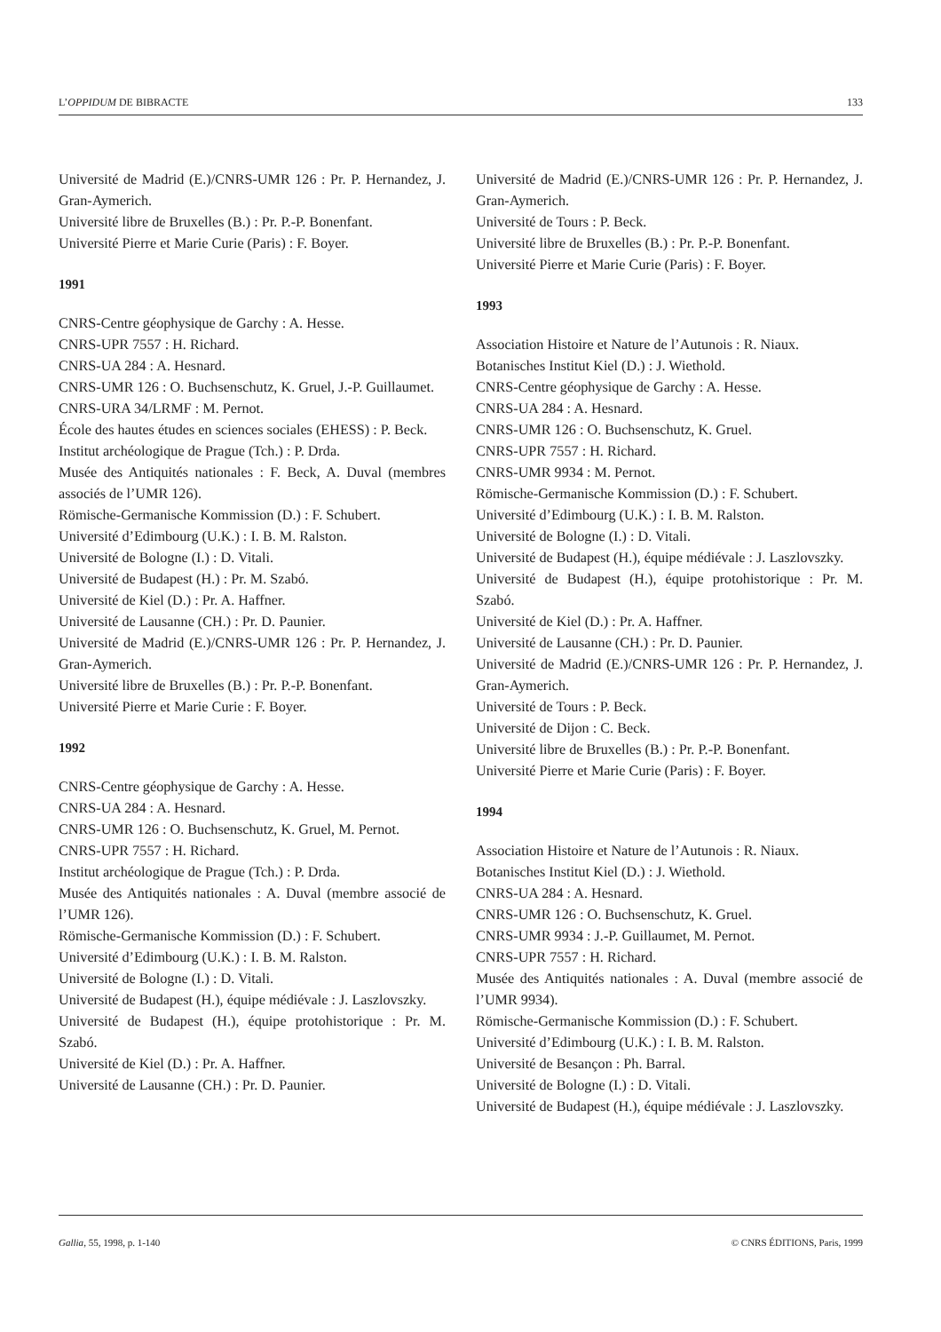L’OPPIDUM DE BIBRACTE 133
Université de Madrid (E.)/CNRS-UMR 126 : Pr. P. Hernandez, J. Gran-Aymerich.
Université libre de Bruxelles (B.) : Pr. P.-P. Bonenfant.
Université Pierre et Marie Curie (Paris) : F. Boyer.
1991
CNRS-Centre géophysique de Garchy : A. Hesse.
CNRS-UPR 7557 : H. Richard.
CNRS-UA 284 : A. Hesnard.
CNRS-UMR 126 : O. Buchsenschutz, K. Gruel, J.-P. Guillaumet.
CNRS-URA 34/LRMF : M. Pernot.
École des hautes études en sciences sociales (EHESS) : P. Beck.
Institut archéologique de Prague (Tch.) : P. Drda.
Musée des Antiquités nationales : F. Beck, A. Duval (membres associés de l’UMR 126).
Römische-Germanische Kommission (D.) : F. Schubert.
Université d’Edimbourg (U.K.) : I. B. M. Ralston.
Université de Bologne (I.) : D. Vitali.
Université de Budapest (H.) : Pr. M. Szabó.
Université de Kiel (D.) : Pr. A. Haffner.
Université de Lausanne (CH.) : Pr. D. Paunier.
Université de Madrid (E.)/CNRS-UMR 126 : Pr. P. Hernandez, J. Gran-Aymerich.
Université libre de Bruxelles (B.) : Pr. P.-P. Bonenfant.
Université Pierre et Marie Curie : F. Boyer.
1992
CNRS-Centre géophysique de Garchy : A. Hesse.
CNRS-UA 284 : A. Hesnard.
CNRS-UMR 126 : O. Buchsenschutz, K. Gruel, M. Pernot.
CNRS-UPR 7557 : H. Richard.
Institut archéologique de Prague (Tch.) : P. Drda.
Musée des Antiquités nationales : A. Duval (membre associé de l’UMR 126).
Römische-Germanische Kommission (D.) : F. Schubert.
Université d’Edimbourg (U.K.) : I. B. M. Ralston.
Université de Bologne (I.) : D. Vitali.
Université de Budapest (H.), équipe médiévale : J. Laszlovszky.
Université de Budapest (H.), équipe protohistorique : Pr. M. Szabó.
Université de Kiel (D.) : Pr. A. Haffner.
Université de Lausanne (CH.) : Pr. D. Paunier.
Université de Madrid (E.)/CNRS-UMR 126 : Pr. P. Hernandez, J. Gran-Aymerich.
Université de Tours : P. Beck.
Université libre de Bruxelles (B.) : Pr. P.-P. Bonenfant.
Université Pierre et Marie Curie (Paris) : F. Boyer.
1993
Association Histoire et Nature de l’Autunois : R. Niaux.
Botanisches Institut Kiel (D.) : J. Wiethold.
CNRS-Centre géophysique de Garchy : A. Hesse.
CNRS-UA 284 : A. Hesnard.
CNRS-UMR 126 : O. Buchsenschutz, K. Gruel.
CNRS-UPR 7557 : H. Richard.
CNRS-UMR 9934 : M. Pernot.
Römische-Germanische Kommission (D.) : F. Schubert.
Université d’Edimbourg (U.K.) : I. B. M. Ralston.
Université de Bologne (I.) : D. Vitali.
Université de Budapest (H.), équipe médiévale : J. Laszlovszky.
Université de Budapest (H.), équipe protohistorique : Pr. M. Szabó.
Université de Kiel (D.) : Pr. A. Haffner.
Université de Lausanne (CH.) : Pr. D. Paunier.
Université de Madrid (E.)/CNRS-UMR 126 : Pr. P. Hernandez, J. Gran-Aymerich.
Université de Tours : P. Beck.
Université de Dijon : C. Beck.
Université libre de Bruxelles (B.) : Pr. P.-P. Bonenfant.
Université Pierre et Marie Curie (Paris) : F. Boyer.
1994
Association Histoire et Nature de l’Autunois : R. Niaux.
Botanisches Institut Kiel (D.) : J. Wiethold.
CNRS-UA 284 : A. Hesnard.
CNRS-UMR 126 : O. Buchsenschutz, K. Gruel.
CNRS-UMR 9934 : J.-P. Guillaumet, M. Pernot.
CNRS-UPR 7557 : H. Richard.
Musée des Antiquités nationales : A. Duval (membre associé de l’UMR 9934).
Römische-Germanische Kommission (D.) : F. Schubert.
Université d’Edimbourg (U.K.) : I. B. M. Ralston.
Université de Besançon : Ph. Barral.
Université de Bologne (I.) : D. Vitali.
Université de Budapest (H.), équipe médiévale : J. Laszlovszky.
Gallia, 55, 1998, p. 1-140 © CNRS ÉDITIONS, Paris, 1999